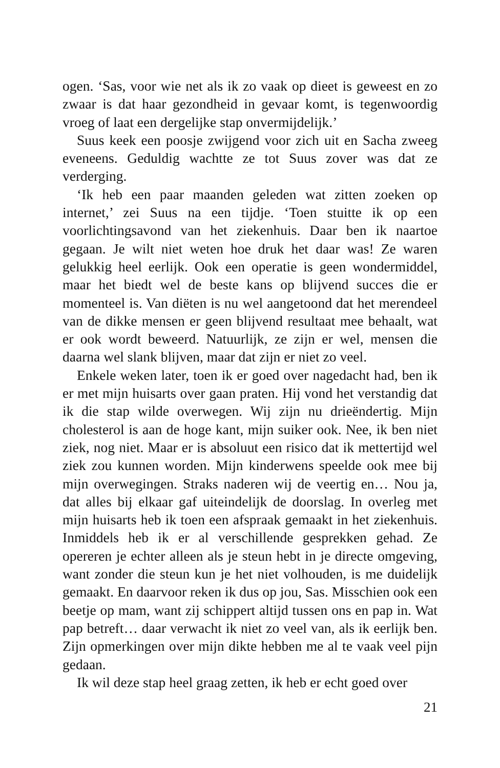ogen. ‘Sas, voor wie net als ik zo vaak op dieet is geweest en zo zwaar is dat haar gezondheid in gevaar komt, is tegenwoordig vroeg of laat een dergelijke stap onvermijdelijk.’
Suus keek een poosje zwijgend voor zich uit en Sacha zweeg eveneens. Geduldig wachtte ze tot Suus zover was dat ze verderging.
‘Ik heb een paar maanden geleden wat zitten zoeken op internet,’ zei Suus na een tijdje. ‘Toen stuitte ik op een voorlichtingsavond van het ziekenhuis. Daar ben ik naartoe gegaan. Je wilt niet weten hoe druk het daar was! Ze waren gelukkig heel eerlijk. Ook een operatie is geen wondermiddel, maar het biedt wel de beste kans op blijvend succes die er momenteel is. Van diëten is nu wel aangetoond dat het merendeel van de dikke mensen er geen blijvend resultaat mee behaalt, wat er ook wordt beweerd. Natuurlijk, ze zijn er wel, mensen die daarna wel slank blijven, maar dat zijn er niet zo veel.
Enkele weken later, toen ik er goed over nagedacht had, ben ik er met mijn huisarts over gaan praten. Hij vond het verstandig dat ik die stap wilde overwegen. Wij zijn nu drieëndertig. Mijn cholesterol is aan de hoge kant, mijn suiker ook. Nee, ik ben niet ziek, nog niet. Maar er is absoluut een risico dat ik mettertijd wel ziek zou kunnen worden. Mijn kinderwens speelde ook mee bij mijn overwegingen. Straks naderen wij de veertig en… Nou ja, dat alles bij elkaar gaf uiteindelijk de doorslag. In overleg met mijn huisarts heb ik toen een afspraak gemaakt in het ziekenhuis. Inmiddels heb ik er al verschillende gesprekken gehad. Ze opereren je echter alleen als je steun hebt in je directe omgeving, want zonder die steun kun je het niet volhouden, is me duidelijk gemaakt. En daarvoor reken ik dus op jou, Sas. Misschien ook een beetje op mam, want zij schippert altijd tussen ons en pap in. Wat pap betreft… daar verwacht ik niet zo veel van, als ik eerlijk ben. Zijn opmerkingen over mijn dikte hebben me al te vaak veel pijn gedaan.
Ik wil deze stap heel graag zetten, ik heb er echt goed over
21